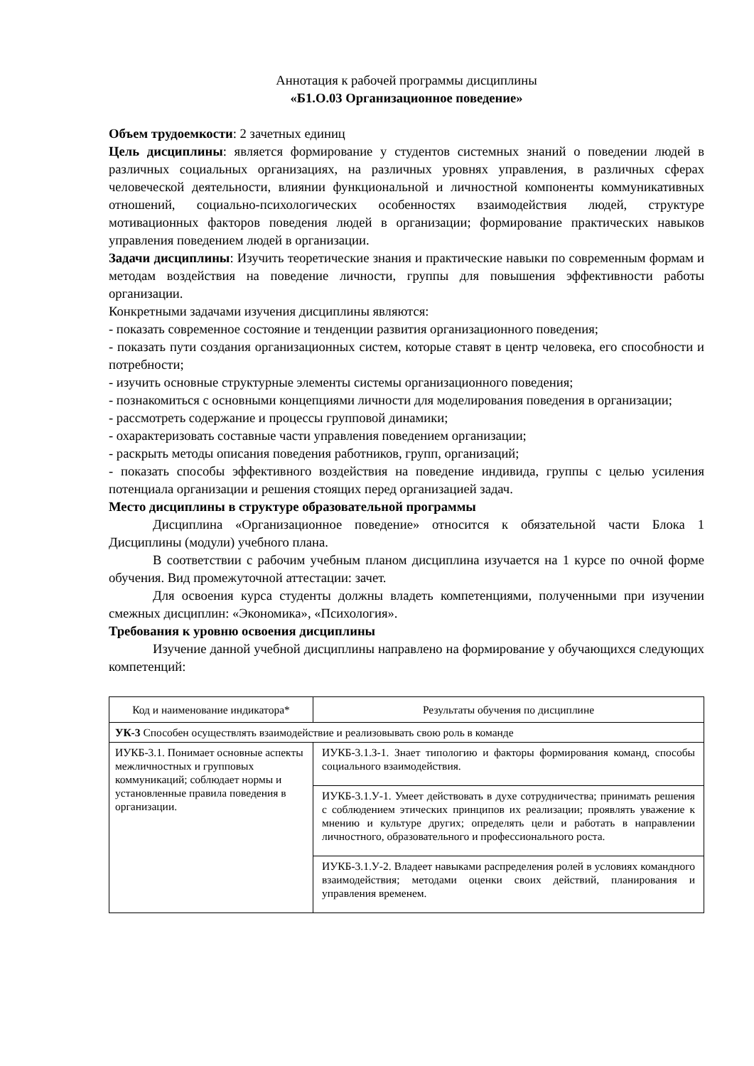Аннотация к рабочей программы дисциплины
«Б1.О.03 Организационное поведение»
Объем трудоемкости: 2 зачетных единиц
Цель дисциплины: является формирование у студентов системных знаний о поведении людей в различных социальных организациях, на различных уровнях управления, в различных сферах человеческой деятельности, влиянии функциональной и личностной компоненты коммуникативных отношений, социально-психологических особенностях взаимодействия людей, структуре мотивационных факторов поведения людей в организации; формирование практических навыков управления поведением людей в организации.
Задачи дисциплины: Изучить теоретические знания и практические навыки по современным формам и методам воздействия на поведение личности, группы для повышения эффективности работы организации.
Конкретными задачами изучения дисциплины являются:
- показать современное состояние и тенденции развития организационного поведения;
- показать пути создания организационных систем, которые ставят в центр человека, его способности и потребности;
- изучить основные структурные элементы системы организационного поведения;
- познакомиться с основными концепциями личности для моделирования поведения в организации;
- рассмотреть содержание и процессы групповой динамики;
- охарактеризовать составные части управления поведением организации;
- раскрыть методы описания поведения работников, групп, организаций;
- показать способы эффективного воздействия на поведение индивида, группы с целью усиления потенциала организации и решения стоящих перед организацией задач.
Место дисциплины в структуре образовательной программы
Дисциплина «Организационное поведение» относится к обязательной части Блока 1 Дисциплины (модули) учебного плана.
В соответствии с рабочим учебным планом дисциплина изучается на 1 курсе по очной форме обучения. Вид промежуточной аттестации: зачет.
Для освоения курса студенты должны владеть компетенциями, полученными при изучении смежных дисциплин: «Экономика», «Психология».
Требования к уровню освоения дисциплины
Изучение данной учебной дисциплины направлено на формирование у обучающихся следующих компетенций:
| Код и наименование индикатора* | Результаты обучения по дисциплине |
| УК-3 Способен осуществлять взаимодействие и реализовывать свою роль в команде | |
| ИУКБ-3.1. Понимает основные аспекты межличностных и групповых коммуникаций; соблюдает нормы и установленные правила поведения в организации. | ИУКБ-3.1.З-1. Знает типологию и факторы формирования команд, способы социального взаимодействия. |
| | ИУКБ-3.1.У-1. Умеет действовать в духе сотрудничества; принимать решения с соблюдением этических принципов их реализации; проявлять уважение к мнению и культуре других; определять цели и работать в направлении личностного, образовательного и профессионального роста. |
| | ИУКБ-3.1.У-2. Владеет навыками распределения ролей в условиях командного взаимодействия; методами оценки своих действий, планирования и управления временем. |